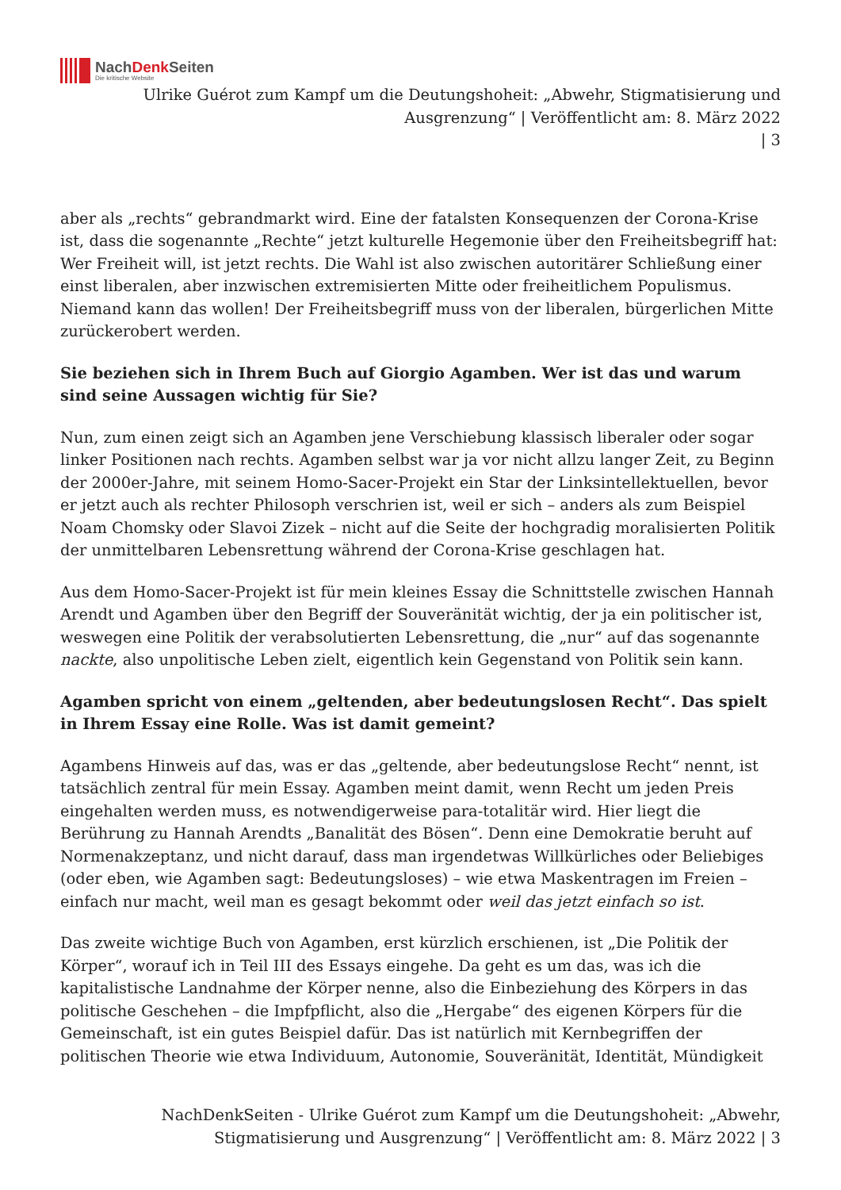NachDenk Seiten
Die kritische Website
Ulrike Guérot zum Kampf um die Deutungshoheit: „Abwehr, Stigmatisierung und Ausgrenzung“ | Veröffentlicht am: 8. März 2022
| 3
aber als „rechts“ gebrandmarkt wird. Eine der fatalsten Konsequenzen der Corona-Krise ist, dass die sogenannte „Rechte“ jetzt kulturelle Hegemonie über den Freiheitsbegriff hat: Wer Freiheit will, ist jetzt rechts. Die Wahl ist also zwischen autoritärer Schließung einer einst liberalen, aber inzwischen extremisierten Mitte oder freiheitlichem Populismus. Niemand kann das wollen! Der Freiheitsbegriff muss von der liberalen, bürgerlichen Mitte zurückerobert werden.
Sie beziehen sich in Ihrem Buch auf Giorgio Agamben. Wer ist das und warum sind seine Aussagen wichtig für Sie?
Nun, zum einen zeigt sich an Agamben jene Verschiebung klassisch liberaler oder sogar linker Positionen nach rechts. Agamben selbst war ja vor nicht allzu langer Zeit, zu Beginn der 2000er-Jahre, mit seinem Homo-Sacer-Projekt ein Star der Linksintellektuellen, bevor er jetzt auch als rechter Philosoph verschrien ist, weil er sich – anders als zum Beispiel Noam Chomsky oder Slavoi Zizek – nicht auf die Seite der hochgradig moralisierten Politik der unmittelbaren Lebensrettung während der Corona-Krise geschlagen hat.
Aus dem Homo-Sacer-Projekt ist für mein kleines Essay die Schnittstelle zwischen Hannah Arendt und Agamben über den Begriff der Souveränität wichtig, der ja ein politischer ist, weswegen eine Politik der verabsolutierten Lebensrettung, die „nur“ auf das sogenannte nackte, also unpolitische Leben zielt, eigentlich kein Gegenstand von Politik sein kann.
Agamben spricht von einem „geltenden, aber bedeutungslosen Recht“. Das spielt in Ihrem Essay eine Rolle. Was ist damit gemeint?
Agambens Hinweis auf das, was er das „geltende, aber bedeutungslose Recht“ nennt, ist tatsächlich zentral für mein Essay. Agamben meint damit, wenn Recht um jeden Preis eingehalten werden muss, es notwendigerweise para-totalitär wird. Hier liegt die Berührung zu Hannah Arendts „Banalität des Bösen“. Denn eine Demokratie beruht auf Normenakzeptanz, und nicht darauf, dass man irgendetwas Willkürliches oder Beliebiges (oder eben, wie Agamben sagt: Bedeutungsloses) – wie etwa Maskentragen im Freien – einfach nur macht, weil man es gesagt bekommt oder weil das jetzt einfach so ist.
Das zweite wichtige Buch von Agamben, erst kürzlich erschienen, ist „Die Politik der Körper“, worauf ich in Teil III des Essays eingehe. Da geht es um das, was ich die kapitalistische Landnahme der Körper nenne, also die Einbeziehung des Körpers in das politische Geschehen – die Impfpflicht, also die „Hergabe“ des eigenen Körpers für die Gemeinschaft, ist ein gutes Beispiel dafür. Das ist natürlich mit Kernbegriffen der politischen Theorie wie etwa Individuum, Autonomie, Souveränität, Identität, Mündigkeit
NachDenkSeiten - Ulrike Guérot zum Kampf um die Deutungshoheit: „Abwehr, Stigmatisierung und Ausgrenzung“ | Veröffentlicht am: 8. März 2022 | 3